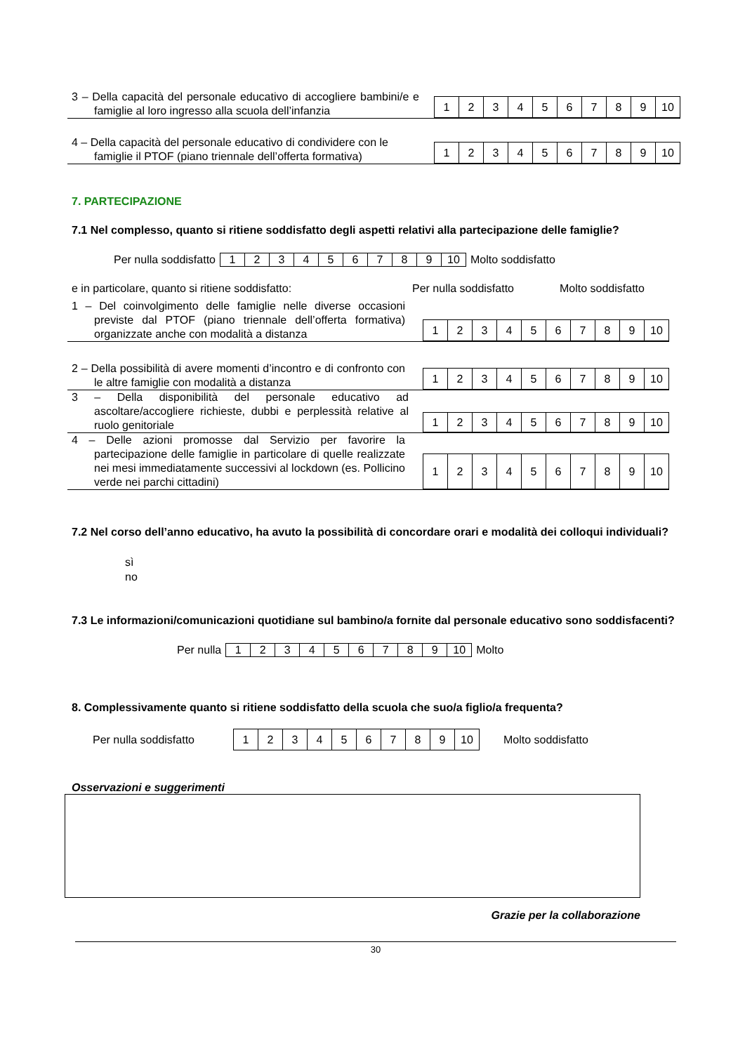3 – Della capacità del personale educativo di accogliere bambini/e e famiglie al loro ingresso alla scuola dell’infanzia
| 1 | 2 | 3 | 4 | 5 | 6 | 7 | 8 | 9 | 10 |
4 – Della capacità del personale educativo di condividere con le famiglie il PTOF (piano triennale dell’offerta formativa)
| 1 | 2 | 3 | 4 | 5 | 6 | 7 | 8 | 9 | 10 |
7. PARTECIPAZIONE
7.1 Nel complesso, quanto si ritiene soddisfatto degli aspetti relativi alla partecipazione delle famiglie?
Per nulla soddisfatto
| 1 | 2 | 3 | 4 | 5 | 6 | 7 | 8 | 9 | 10 |
Molto soddisfatto
e in particolare, quanto si ritiene soddisfatto: Per nulla soddisfatto Molto soddisfatto
1 – Del coinvolgimento delle famiglie nelle diverse occasioni previste dal PTOF (piano triennale dell’offerta formativa) organizzate anche con modalità a distanza
| 1 | 2 | 3 | 4 | 5 | 6 | 7 | 8 | 9 | 10 |
2 – Della possibilità di avere momenti d’incontro e di confronto con le altre famiglie con modalità a distanza
| 1 | 2 | 3 | 4 | 5 | 6 | 7 | 8 | 9 | 10 |
3 – Della disponibilità del personale educativo ad ascoltare/accogliere richieste, dubbi e perplessità relative al ruolo genitoriale
| 1 | 2 | 3 | 4 | 5 | 6 | 7 | 8 | 9 | 10 |
4 – Delle azioni promosse dal Servizio per favorire la partecipazione delle famiglie in particolare di quelle realizzate nei mesi immediatamente successivi al lockdown (es. Pollicino verde nei parchi cittadini)
| 1 | 2 | 3 | 4 | 5 | 6 | 7 | 8 | 9 | 10 |
7.2 Nel corso dell’anno educativo, ha avuto la possibilità di concordare orari e modalità dei colloqui individuali?
sì
no
7.3 Le informazioni/comunicazioni quotidiane sul bambino/a fornite dal personale educativo sono soddisfacenti?
Per nulla
| 1 | 2 | 3 | 4 | 5 | 6 | 7 | 8 | 9 | 10 |
Molto
8. Complessivamente quanto si ritiene soddisfatto della scuola che suo/a figlio/a frequenta?
Per nulla soddisfatto
| 1 | 2 | 3 | 4 | 5 | 6 | 7 | 8 | 9 | 10 |
Molto soddisfatto
Osservazioni e suggerimenti
Grazie per la collaborazione
30